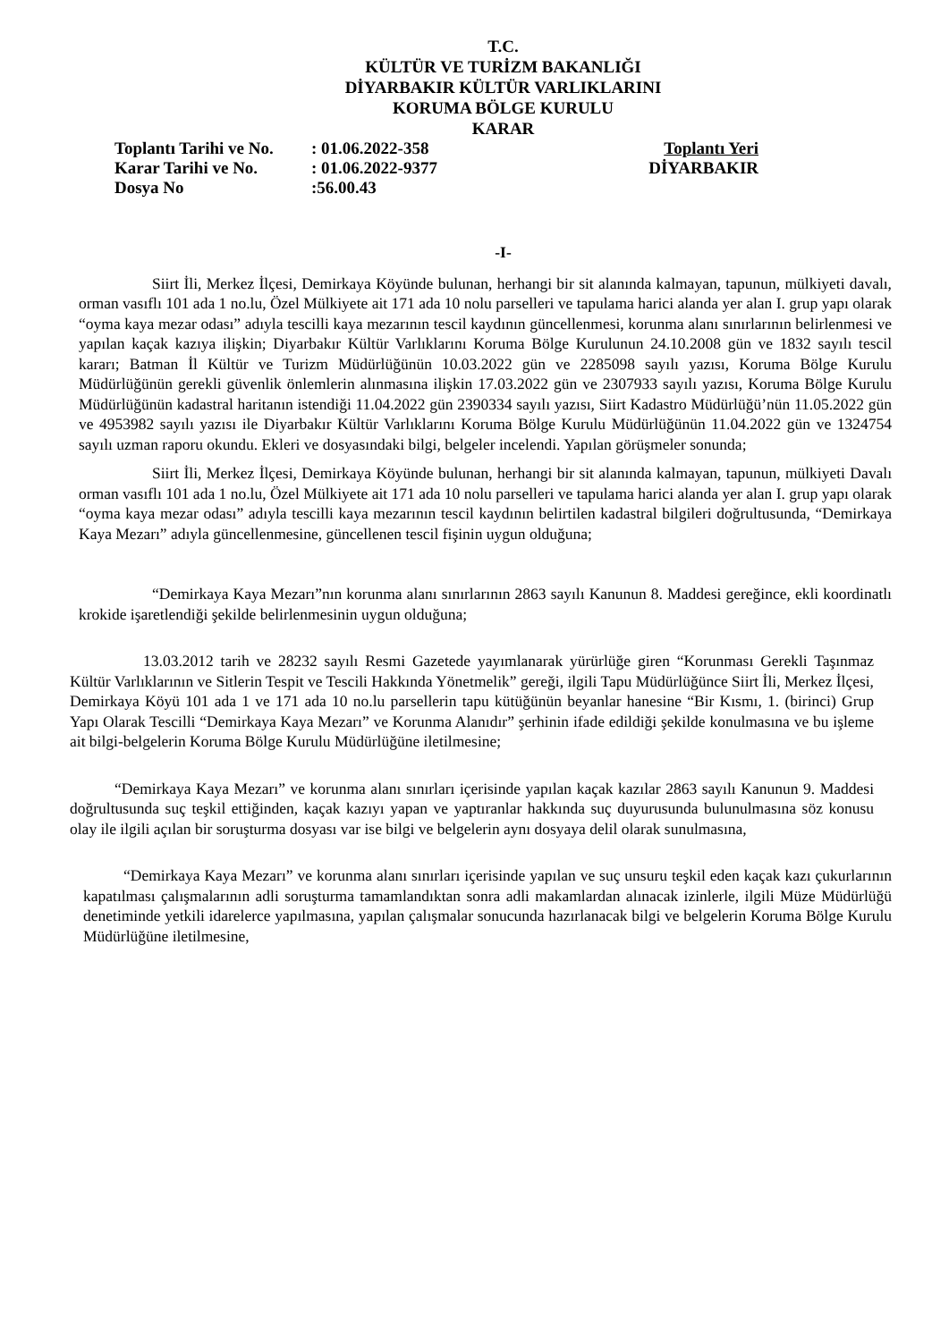T.C.
KÜLTÜR VE TURİZM BAKANLIĞI
DİYARBAKIR KÜLTÜR VARLIKLARINI
KORUMA BÖLGE KURULU
KARAR
| Toplantı Tarihi ve No. | : 01.06.2022-358 | Toplantı Yeri |
| Karar Tarihi ve No. | : 01.06.2022-9377 | DİYARBAKIR |
| Dosya No | :56.00.43 | |
-I-
Siirt İli, Merkez İlçesi, Demirkaya Köyünde bulunan, herhangi bir sit alanında kalmayan, tapunun, mülkiyeti davalı, orman vasıflı 101 ada 1 no.lu, Özel Mülkiyete ait 171 ada 10 nolu parselleri ve tapulama harici alanda yer alan I. grup yapı olarak “oyma kaya mezar odası” adıyla tescilli kaya mezarının tescil kaydının güncellenmesi, korunma alanı sınırlarının belirlenmesi ve yapılan kaçak kazıya ilişkin; Diyarbakır Kültür Varlıklarını Koruma Bölge Kurulunun 24.10.2008 gün ve 1832 sayılı tescil kararı; Batman İl Kültür ve Turizm Müdürlüğünün 10.03.2022 gün ve 2285098 sayılı yazısı, Koruma Bölge Kurulu Müdürlüğünün gerekli güvenlik önlemlerin alınmasına ilişkin 17.03.2022 gün ve 2307933 sayılı yazısı, Koruma Bölge Kurulu Müdürlüğünün kadastral haritanın istendiği 11.04.2022 gün 2390334 sayılı yazısı, Siirt Kadastro Müdürlüğü’nün 11.05.2022 gün ve 4953982 sayılı yazısı ile Diyarbakır Kültür Varlıklarını Koruma Bölge Kurulu Müdürlüğünün 11.04.2022 gün ve 1324754 sayılı uzman raporu okundu. Ekleri ve dosyasındaki bilgi, belgeler incelendi. Yapılan görüşmeler sonunda;
Siirt İli, Merkez İlçesi, Demirkaya Köyünde bulunan, herhangi bir sit alanında kalmayan, tapunun, mülkiyeti Davalı orman vasıflı 101 ada 1 no.lu, Özel Mülkiyete ait 171 ada 10 nolu parselleri ve tapulama harici alanda yer alan I. grup yapı olarak “oyma kaya mezar odası” adıyla tescilli kaya mezarının tescil kaydının belirtilen kadastral bilgileri doğrultusunda, “Demirkaya Kaya Mezarı” adıyla güncellenmesine, güncellenen tescil fişinin uygun olduğuna;
“Demirkaya Kaya Mezarı”nın korunma alanı sınırlarının 2863 sayılı Kanunun 8. Maddesi gereğince, ekli koordinatlı krokide işaretlendiği şekilde belirlenmesinin uygun olduğuna;
13.03.2012 tarih ve 28232 sayılı Resmi Gazetede yayımlanarak yürürlüğe giren “Korunması Gerekli Taşınmaz Kültür Varlıklarının ve Sitlerin Tespit ve Tescili Hakkında Yönetmelik” gereği, ilgili Tapu Müdürlüğünce Siirt İli, Merkez İlçesi, Demirkaya Köyü 101 ada 1 ve 171 ada 10 no.lu parsellerin tapu kütüğünün beyanlar hanesine “Bir Kısmı, 1. (birinci) Grup Yapı Olarak Tescilli “Demirkaya Kaya Mezarı” ve Korunma Alanıdır” şerhinin ifade edildiği şekilde konulmasına ve bu işleme ait bilgi-belgelerin Koruma Bölge Kurulu Müdürlüğüne iletilmesine;
“Demirkaya Kaya Mezarı” ve korunma alanı sınırları içerisinde yapılan kaçak kazılar 2863 sayılı Kanunun 9. Maddesi doğrultusunda suç teşkil ettiğinden, kaçak kazıyı yapan ve yaptıranlar hakkında suç duyurusunda bulunulmasına söz konusu olay ile ilgili açılan bir soruşturma dosyası var ise bilgi ve belgelerin aynı dosyaya delil olarak sunulmasına,
“Demirkaya Kaya Mezarı” ve korunma alanı sınırları içerisinde yapılan ve suç unsuru teşkil eden kaçak kazı çukurlarının kapatılması çalışmalarının adli soruşturma tamamlandıktan sonra adli makamlardan alınacak izinlerle, ilgili Müze Müdürlüğü denetiminde yetkili idarelerce yapılmasına, yapılan çalışmalar sonucunda hazırlanacak bilgi ve belgelerin Koruma Bölge Kurulu Müdürlüğüne iletilmesine,